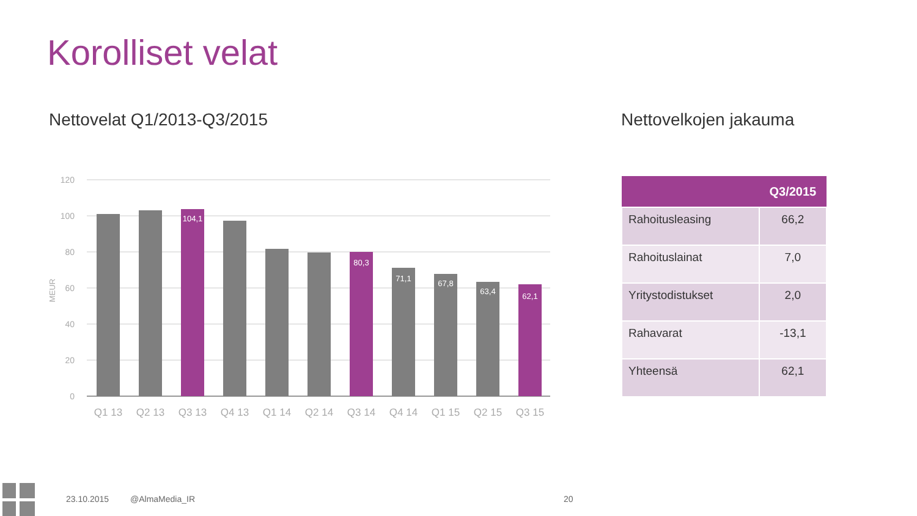Korolliset velat
Nettovelat Q1/2013-Q3/2015 Nettovelkojen jakauma
120
100
80
60
40
20
0
MEUR
104,1
80,3
71,1
67,8
63,4
62,1
Q1 13
Q2 13
Q3 13
Q4 13
Q1 14
Q2 14
Q3 14
Q4 14
Q1 15
Q2 15
Q3 15
| | Q3/2015 |
| --- | --- |
| Rahoitusleasing | 66,2 |
| Rahoituslainat | 7,0 |
| Yritystodistukset | 2,0 |
| Rahavarat | -13,1 |
| Yhteensä | 62,1 |
23.10.2015 @AlmaMedia_IR 20